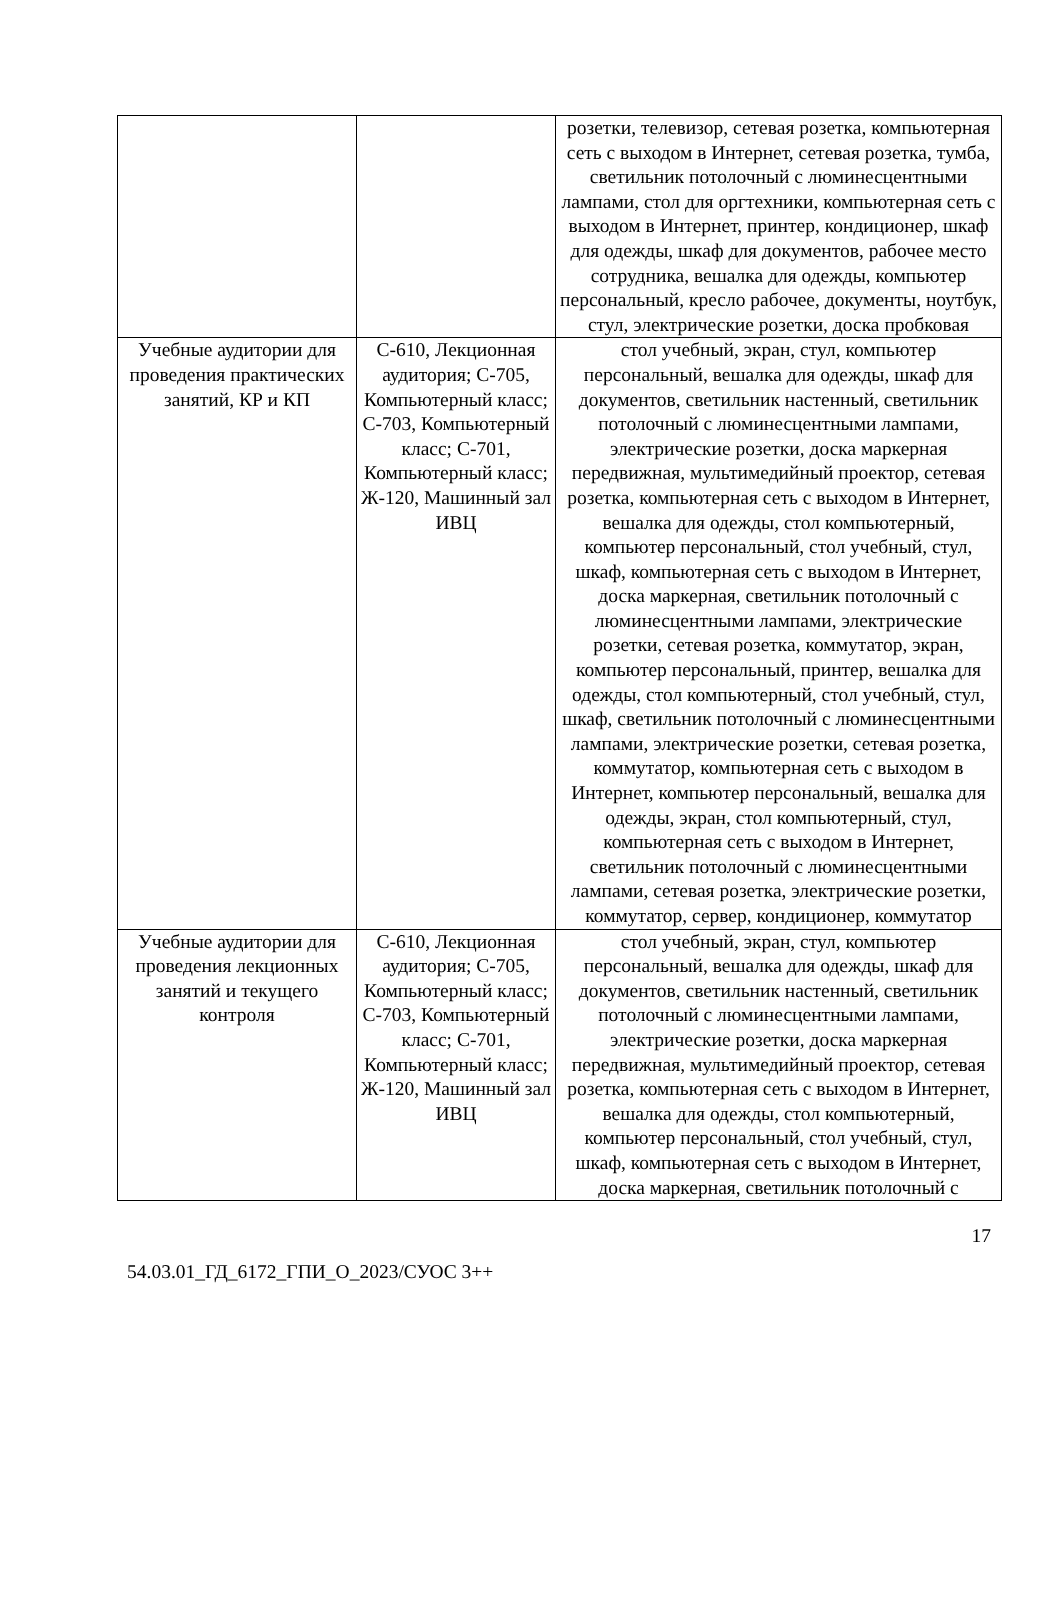| | | розетки, телевизор, сетевая розетка, компьютерная сеть с выходом в Интернет, сетевая розетка, тумба, светильник потолочный с люминесцентными лампами, стол для оргтехники, компьютерная сеть с выходом в Интернет, принтер, кондиционер, шкаф для одежды, шкаф для документов, рабочее место сотрудника, вешалка для одежды, компьютер персональный, кресло рабочее, документы, ноутбук, стул, электрические розетки, доска пробковая |
| Учебные аудитории для проведения практических занятий, КР и КП | С-610, Лекционная аудитория; С-705, Компьютерный класс; С-703, Компьютерный класс; С-701, Компьютерный класс; Ж-120, Машинный зал ИВЦ | стол учебный, экран, стул, компьютер персональный, вешалка для одежды, шкаф для документов, светильник настенный, светильник потолочный с люминесцентными лампами, электрические розетки, доска маркерная передвижная, мультимедийный проектор, сетевая розетка, компьютерная сеть с выходом в Интернет, вешалка для одежды, стол компьютерный, компьютер персональный, стол учебный, стул, шкаф, компьютерная сеть с выходом в Интернет, доска маркерная, светильник потолочный с люминесцентными лампами, электрические розетки, сетевая розетка, коммутатор, экран, компьютер персональный, принтер, вешалка для одежды, стол компьютерный, стол учебный, стул, шкаф, светильник потолочный с люминесцентными лампами, электрические розетки, сетевая розетка, коммутатор, компьютерная сеть с выходом в Интернет, компьютер персональный, вешалка для одежды, экран, стол компьютерный, стул, компьютерная сеть с выходом в Интернет, светильник потолочный с люминесцентными лампами, сетевая розетка, электрические розетки, коммутатор, сервер, кондиционер, коммутатор |
| Учебные аудитории для проведения лекционных занятий и текущего контроля | С-610, Лекционная аудитория; С-705, Компьютерный класс; С-703, Компьютерный класс; С-701, Компьютерный класс; Ж-120, Машинный зал ИВЦ | стол учебный, экран, стул, компьютер персональный, вешалка для одежды, шкаф для документов, светильник настенный, светильник потолочный с люминесцентными лампами, электрические розетки, доска маркерная передвижная, мультимедийный проектор, сетевая розетка, компьютерная сеть с выходом в Интернет, вешалка для одежды, стол компьютерный, компьютер персональный, стол учебный, стул, шкаф, компьютерная сеть с выходом в Интернет, доска маркерная, светильник потолочный с |
17
54.03.01_ГД_6172_ГПИ_О_2023/СУОС 3++